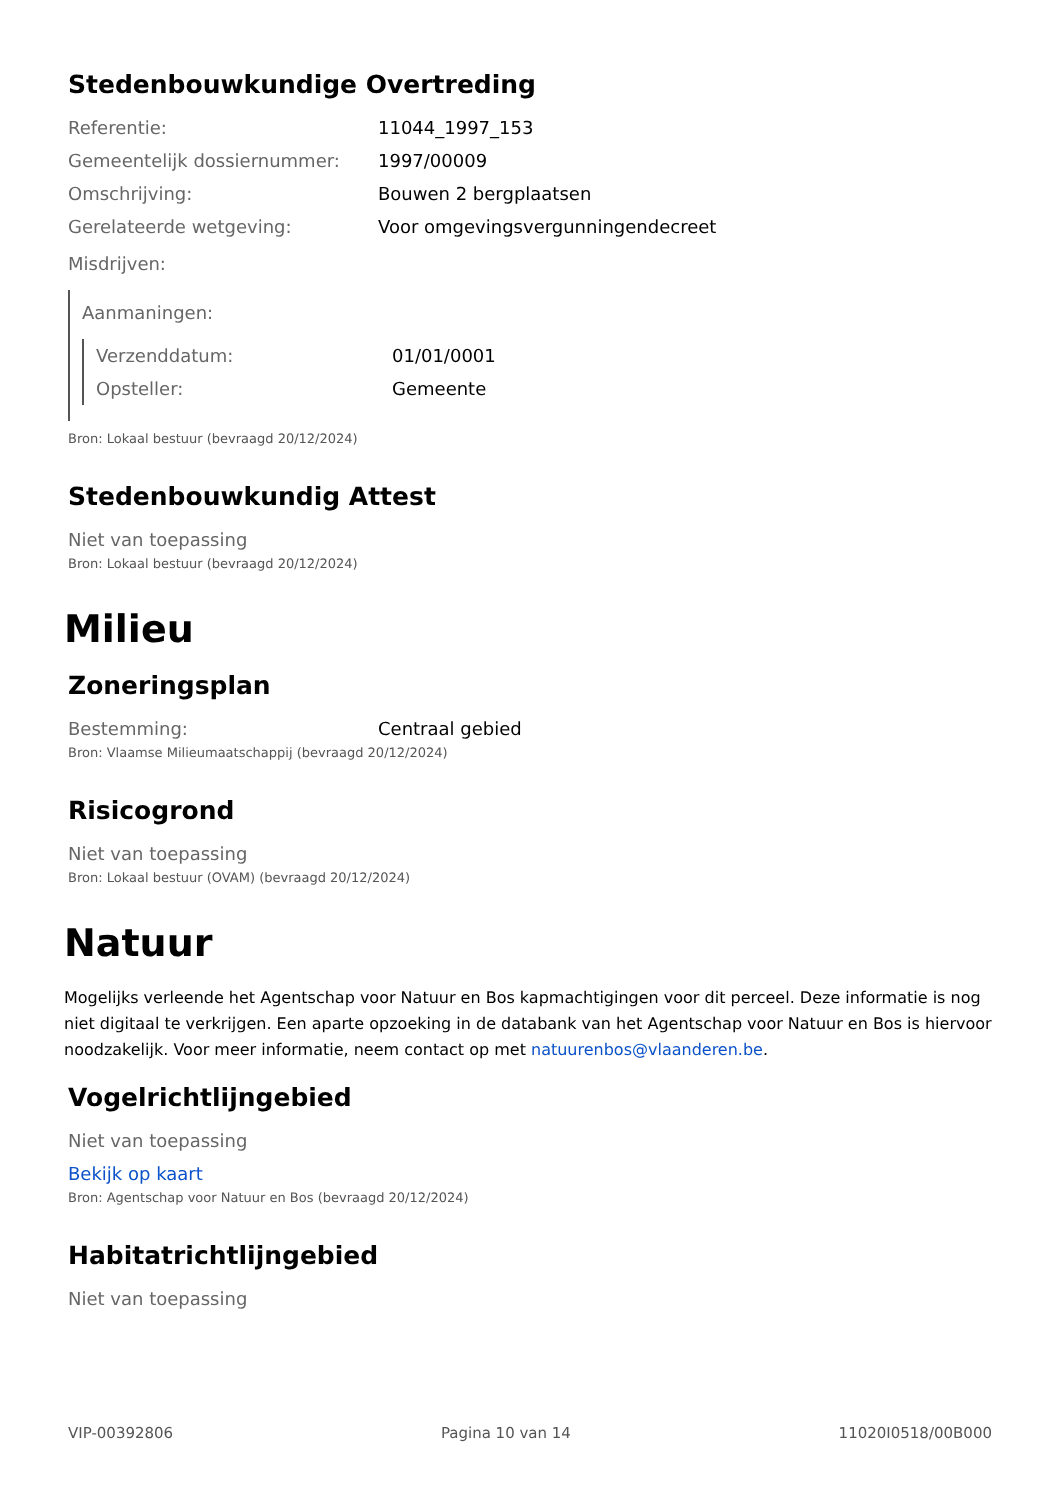Stedenbouwkundige Overtreding
Referentie: 11044_1997_153
Gemeentelijk dossiernummer: 1997/00009
Omschrijving: Bouwen 2 bergplaatsen
Gerelateerde wetgeving: Voor omgevingsvergunningendecreet
Misdrijven:
Aanmaningen:
Verzenddatum: 01/01/0001
Opsteller: Gemeente
Bron: Lokaal bestuur (bevraagd 20/12/2024)
Stedenbouwkundig Attest
Niet van toepassing
Bron: Lokaal bestuur (bevraagd 20/12/2024)
Milieu
Zoneringsplan
Bestemming: Centraal gebied
Bron: Vlaamse Milieumaatschappij (bevraagd 20/12/2024)
Risicogrond
Niet van toepassing
Bron: Lokaal bestuur (OVAM) (bevraagd 20/12/2024)
Natuur
Mogelijks verleende het Agentschap voor Natuur en Bos kapmachtigingen voor dit perceel. Deze informatie is nog niet digitaal te verkrijgen. Een aparte opzoeking in de databank van het Agentschap voor Natuur en Bos is hiervoor noodzakelijk. Voor meer informatie, neem contact op met natuurenbos@vlaanderen.be.
Vogelrichtlijngebied
Niet van toepassing
Bekijk op kaart
Bron: Agentschap voor Natuur en Bos (bevraagd 20/12/2024)
Habitatrichtlijngebied
Niet van toepassing
VIP-00392806 Pagina 10 van 14 11020I0518/00B000